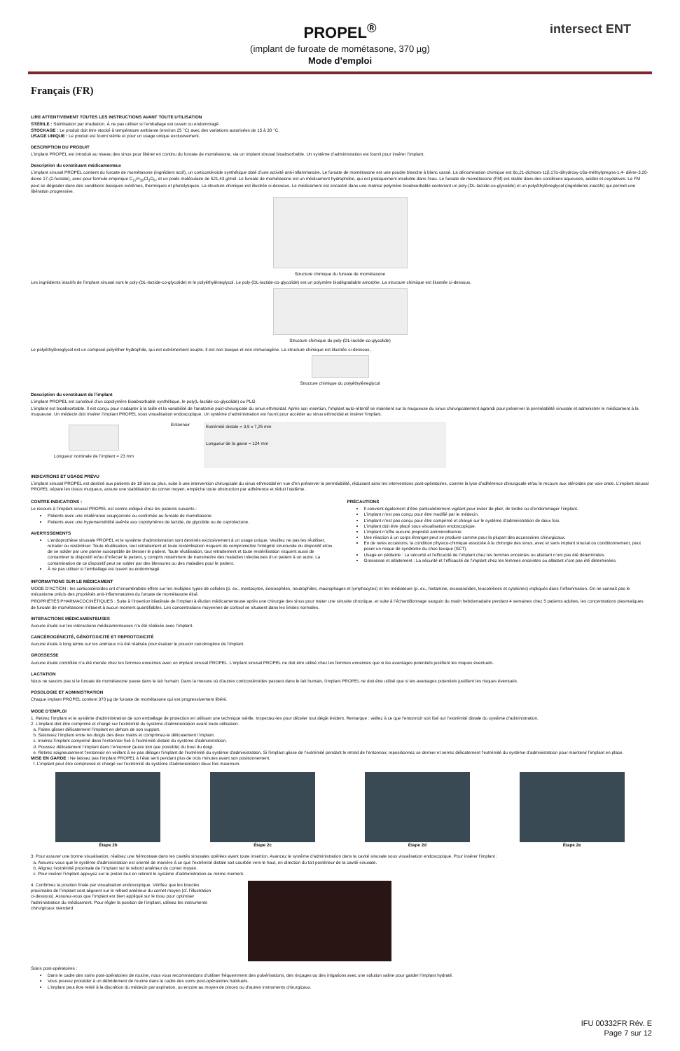PROPEL<sup>®</sup>
(implant de furoate de mométasone, 370 µg)
Mode d’emploi
intersect ENT
Français (FR)
LIRE ATTENTIVEMENT TOUTES LES INSTRUCTIONS AVANT TOUTE UTILISATION
STÉRILE : Stérilisation par irradiation. À ne pas utiliser si l’emballage est ouvert ou endommagé.
STOCKAGE : Le produit doit être stocké à température ambiante (environ 25 °C) avec des variations autorisées de 15 à 30 °C.
USAGE UNIQUE : Le produit est fourni stérile et pour un usage unique exclusivement.
DESCRIPTION DU PRODUIT
L’implant PROPEL est introduit au niveau des sinus pour libérer en continu du furoate de mométasone, via un implant sinusal bioabsorbable. Un système d’administration est fourni pour insérer l’implant.
Description du constituant médicamenteux
L’implant sinusal PROPEL contient du furoate de mométasone (ingrédient actif), un corticostéroïde synthétique doté d’une activité anti-inflammatoire. Le furoate de mométasone est une poudre blanche à blanc cassé. La dénomination chimique est 9α,21-dichloro-11β,17α-dihydroxy-16α-méthylpregna-1,4- diène-3,20-dione 17-(2-furoate), avec pour formule empirique C<sub>27</sub>H<sub>30</sub>Cl<sub>2</sub>O<sub>6</sub>, et un poids moléculaire de 521,43 g/mol. Le furoate de mométasone est un médicament hydrophobe, qui est pratiquement insoluble dans l’eau. Le furoate de mométasone (FM) est stable dans des conditions aqueuses, acides et oxydatives. Le FM peut se dégrader dans des conditions basiques extrêmes, thermiques et photolytiques. La structure chimique est illustrée ci-dessous. Le médicament est encastré dans une matrice polymère bioabsorbable contenant un poly-(DL-lactide-co-glycolide) et un polyéthylèneglycol (ingrédients inactifs) qui permet une libération progressive.
Structure chimique du furoate de mométasone
Les ingrédients inactifs de l’implant sinusal sont le poly-(DL-lactide-co-glycolide) et le polyéthylèneglycol. Le poly-(DL-lactide-co-glycolide) est un polymère biodégradable amorphe. La structure chimique est illustrée ci-dessous.
Structure chimique du poly-(DL-lactide-co-glycolide)
Le polyéthylèneglycol est un composé polyéther hydrophile, qui est extrêmement souple. Il est non toxique et non immunogène. La structure chimique est illustrée ci-dessous.
Structure chimique du polyéthylèneglycol
Description du constituant de l’implant
L’implant PROPEL est constitué d’un copolymère bioabsorbable synthétique, le poly(L-lactide-co-glycolide) ou PLG.
L’implant est bioabsorbable. Il est conçu pour s’adapter à la taille et la variabilité de l’anatomie post-chirurgicale du sinus ethmoïdal. Après son insertion, l’implant auto-rétentif se maintient sur la muqueuse du sinus chirurgicalement agrandi pour préserver la perméabilité sinusale et administrer le médicament à la muqueuse. Un médecin doit insérer l’implant PROPEL sous visualisation endoscopique. Un système d’administration est fourni pour accéder au sinus ethmoïdal et insérer l’implant.
Longueur nominale de l’implant = 23 mm Entonnoir
Extrémité distale = 3,5 x 7,25 mm
Longueur de la gaine = 124 mm
INDICATIONS ET USAGE PRÉVU
L’implant sinusal PROPEL est destiné aux patients de 18 ans ou plus, suite à une intervention chirurgicale du sinus ethmoïdal en vue d’en préserver la perméabilité, réduisant ainsi les interventions post-opératoires, comme la lyse d’adhérence chirurgicale et/ou le recours aux stéroïdes par voie orale. L’implant sinusal PROPEL sépare les tissus muqueux, assure une stabilisation du cornet moyen, empêche toute obstruction par adhérence et réduit l’œdème.
CONTRE-INDICATIONS :
Le recours à l’implant sinusal PROPEL est contre-indiqué chez les patients suivants :
Patients avec une intolérance soupçonnée ou confirmée au furoate de mométasone.
Patients avec une hypersensibilité avérée aux copolymères de lactide, de glycolide ou de caprolactone.
AVERTISSEMENTS
L’endoprothèse sinusale PROPEL et le système d’administration sont destinés exclusivement à un usage unique. Veuillez ne pas les réutiliser, retraiter ou restériliser. Toute réutilisation, tout retraitement et toute restérilisation risquent de compromettre l’intégrité structurale du dispositif et/ou de se solder par une panne susceptible de blesser le patient. Toute réutilisation, tout retraitement et toute restérilisation risquent aussi de contaminer le dispositif et/ou d’infecter le patient, y compris notamment de transmettre des maladies infectieuses d’un patient à un autre. La contamination de ce dispositif peut se solder par des blessures ou des maladies pour le patient.
À ne pas utiliser si l’emballage est ouvert ou endommagé.
PRÉCAUTIONS
Il convient également d’être particulièrement vigilant pour éviter de plier, de tordre ou d’endommager l’implant.
L’implant n’est pas conçu pour être modifié par le médecin.
L’implant n’est pas conçu pour être comprimé et chargé sur le système d’administration de deux fois.
L’implant doit être placé sous visualisation endoscopique.
L’implant n’offre aucune propriété antimicrobienne.
Une réaction à un corps étranger peut se produire comme pour la plupart des accessoires chirurgicaux.
En de rares occasions, la condition physico-chimique associée à la chirurgie des sinus, avec et sans implant sinusal ou conditionnement, peut poser un risque de syndrome du choc toxique (SCT).
Usage en pédiatrie : La sécurité et l’efficacité de l’implant chez les femmes enceintes ou allaitant n’ont pas été déterminées.
Grossesse et allaitement : La sécurité et l’efficacité de l’implant chez les femmes enceintes ou allaitant n’ont pas été déterminées.
INFORMATIONS SUR LE MÉDICAMENT
MODE D’ACTION : les corticostéroïdes ont d’innombrables effets sur les multiples types de cellules (p. ex., mastocytes, éosinophiles, neutrophiles, macrophages et lymphocytes) et les médiateurs (p. ex., histamine, eicosanoïdes, leucotriènes et cytokines) impliqués dans l’inflammation. On ne connaît pas le mécanisme précis des propriétés anti-inflammatoires du furoate de mométasone élué.
PROPRIÉTÉS PHARMACOCINÉTIQUES : Suite à l’insertion bilatérale de l’implant à élution médicamenteuse après une chirurgie des sinus pour traiter une sinusite chronique, et suite à l’échantillonnage sanguin du matin hebdomadaire pendant 4 semaines chez 5 patients adultes, les concentrations plasmatiques de furoate de mométasone n’étaient à aucun moment quantifiables. Les concentrations moyennes de cortisol se situaient dans les limites normales.
INTERACTIONS MÉDICAMENTEUSES
Aucune étude sur les interactions médicamenteuses n’a été réalisée avec l’implant.
CANCÉROGÉNICITÉ, GÉNOTOXICITÉ ET REPROTOXICITÉ
Aucune étude à long terme sur les animaux n’a été réalisée pour évaluer le pouvoir cancérogène de l’implant.
GROSSESSE
Aucune étude contrôlée n’a été menée chez les femmes enceintes avec un implant sinusal PROPEL. L’implant sinusal PROPEL ne doit être utilisé chez les femmes enceintes que si les avantages potentiels justifient les risques éventuels.
LACTATION
Nous ne savons pas si le furoate de mométasone passe dans le lait humain. Dans la mesure où d’autres corticostéroïdes passent dans le lait humain, l’implant PROPEL ne doit être utilisé que si les avantages potentiels justifient les risques éventuels.
POSOLOGIE ET ADMINISTRATION
Chaque implant PROPEL contient 370 µg de furoate de mométasone qui est progressivement libéré.
MODE D’EMPLOI
1. Retirez l’implant et le système d’administration de son emballage de protection en utilisant une technique stérile. Inspectez-les pour déceler tout dégât évident. Remarque : veillez à ce que l’entonnoir soit fixé sur l’extrémité distale du système d’administration.
2. L’implant doit être comprimé et chargé sur l’extrémité du système d’administration avant toute utilisation.
a. Faites glisser délicatement l’implant en dehors de son support.
b. Saisissez l’implant entre les doigts des deux mains et comprimez-le délicatement l’implant.
c. Insérez l’implant comprimé dans l’entonnoir fixé à l’extrémité distale du système d’administration.
d. Poussez délicatement l’implant dans l’entonnoir (aussi loin que possible) du bout du doigt.
e. Retirez soigneusement l’entonnoir en veillant à ne pas déloger l’implant de l’extrémité du système d’administration. Si l’implant glisse de l’extrémité pendant le retrait de l’entonnoir, repositionnez ce dernier et serrez délicatement l’extrémité du système d’administration pour maintenir l’implant en place.
MISE EN GARDE : Ne laissez pas l’implant PROPEL à l’état serti pendant plus de trois minutes avant son positionnement.
f. L’implant peut être compressé et chargé sur l’extrémité du système d’administration deux fois maximum.
Étape 2b Étape 2c Étape 2d Étape 2e
3. Pour assurer une bonne visualisation, réalisez une hémostase dans les cavités sinusales opérées avant toute insertion. Avancez le système d’administration dans la cavité sinusale sous visualisation endoscopique. Pour insérer l’implant :
a. Assurez-vous que le système d’administration est orienté de manière à ce que l’extrémité distale soit courbée vers le haut, en direction du toit postérieur de la cavité sinusale.
b. Alignez l’extrémité proximale de l’implant sur le rebord antérieur du cornet moyen.
c. Pour insérer l’implant appuyez sur le piston tout en retirant le système d’administration au même moment.
4. Confirmez la position finale par visualisation endoscopique. Vérifiez que les boucles proximales de l’implant sont alignent sur le rebord antérieur du cornet moyen (cf. l’illustration ci-dessous). Assurez-vous que l’implant est bien appliqué sur le tissu pour optimiser l’administration du médicament. Pour régler la position de l’implant, utilisez les instruments chirurgicaux standard.
Soins post-opératoires :
Dans le cadre des soins post-opératoires de routine, nous vous recommandons d’utiliser fréquemment des pulvérisations, des rinçages ou des irrigations avec une solution saline pour garder l’implant hydraté.
Vous pouvez procéder à un débridement de routine dans le cadre des soins post-opératoires habituels.
L’implant peut être retiré à la discrétion du médecin par aspiration, ou encore au moyen de pinces ou d’autres instruments chirurgicaux.
IFU 00332FR Rév. E
Page 7 sur 12